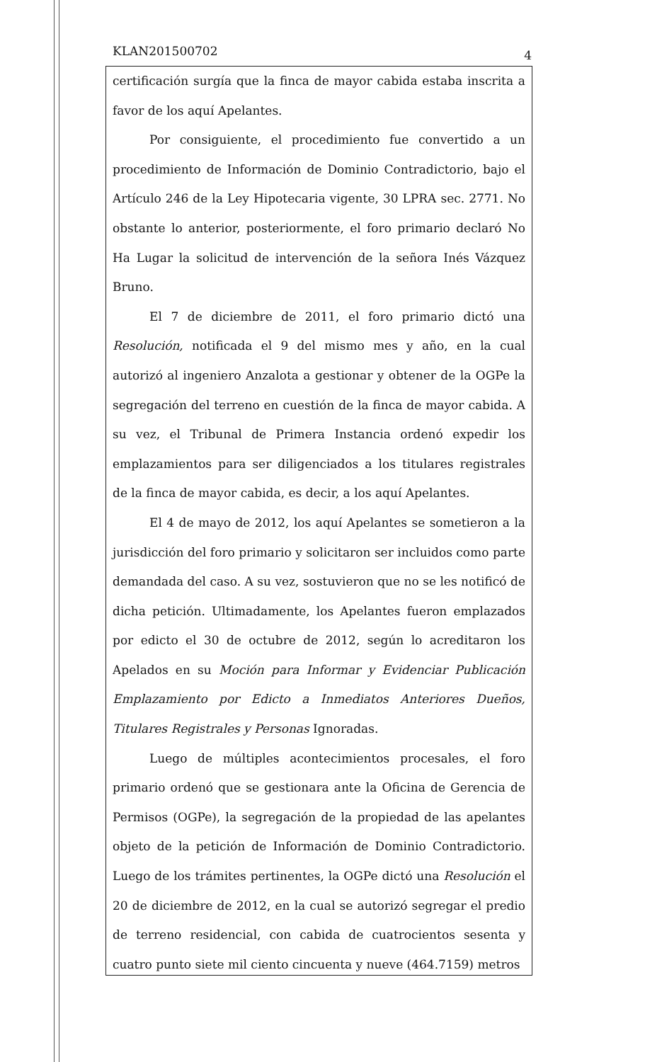KLAN201500702 4
certificación surgía que la finca de mayor cabida estaba inscrita a favor de los aquí Apelantes.
Por consiguiente, el procedimiento fue convertido a un procedimiento de Información de Dominio Contradictorio, bajo el Artículo 246 de la Ley Hipotecaria vigente, 30 LPRA sec. 2771. No obstante lo anterior, posteriormente, el foro primario declaró No Ha Lugar la solicitud de intervención de la señora Inés Vázquez Bruno.
El 7 de diciembre de 2011, el foro primario dictó una Resolución, notificada el 9 del mismo mes y año, en la cual autorizó al ingeniero Anzalota a gestionar y obtener de la OGPe la segregación del terreno en cuestión de la finca de mayor cabida. A su vez, el Tribunal de Primera Instancia ordenó expedir los emplazamientos para ser diligenciados a los titulares registrales de la finca de mayor cabida, es decir, a los aquí Apelantes.
El 4 de mayo de 2012, los aquí Apelantes se sometieron a la jurisdicción del foro primario y solicitaron ser incluidos como parte demandada del caso. A su vez, sostuvieron que no se les notificó de dicha petición. Ultimadamente, los Apelantes fueron emplazados por edicto el 30 de octubre de 2012, según lo acreditaron los Apelados en su Moción para Informar y Evidenciar Publicación Emplazamiento por Edicto a Inmediatos Anteriores Dueños, Titulares Registrales y Personas Ignoradas.
Luego de múltiples acontecimientos procesales, el foro primario ordenó que se gestionara ante la Oficina de Gerencia de Permisos (OGPe), la segregación de la propiedad de las apelantes objeto de la petición de Información de Dominio Contradictorio. Luego de los trámites pertinentes, la OGPe dictó una Resolución el 20 de diciembre de 2012, en la cual se autorizó segregar el predio de terreno residencial, con cabida de cuatrocientos sesenta y cuatro punto siete mil ciento cincuenta y nueve (464.7159) metros